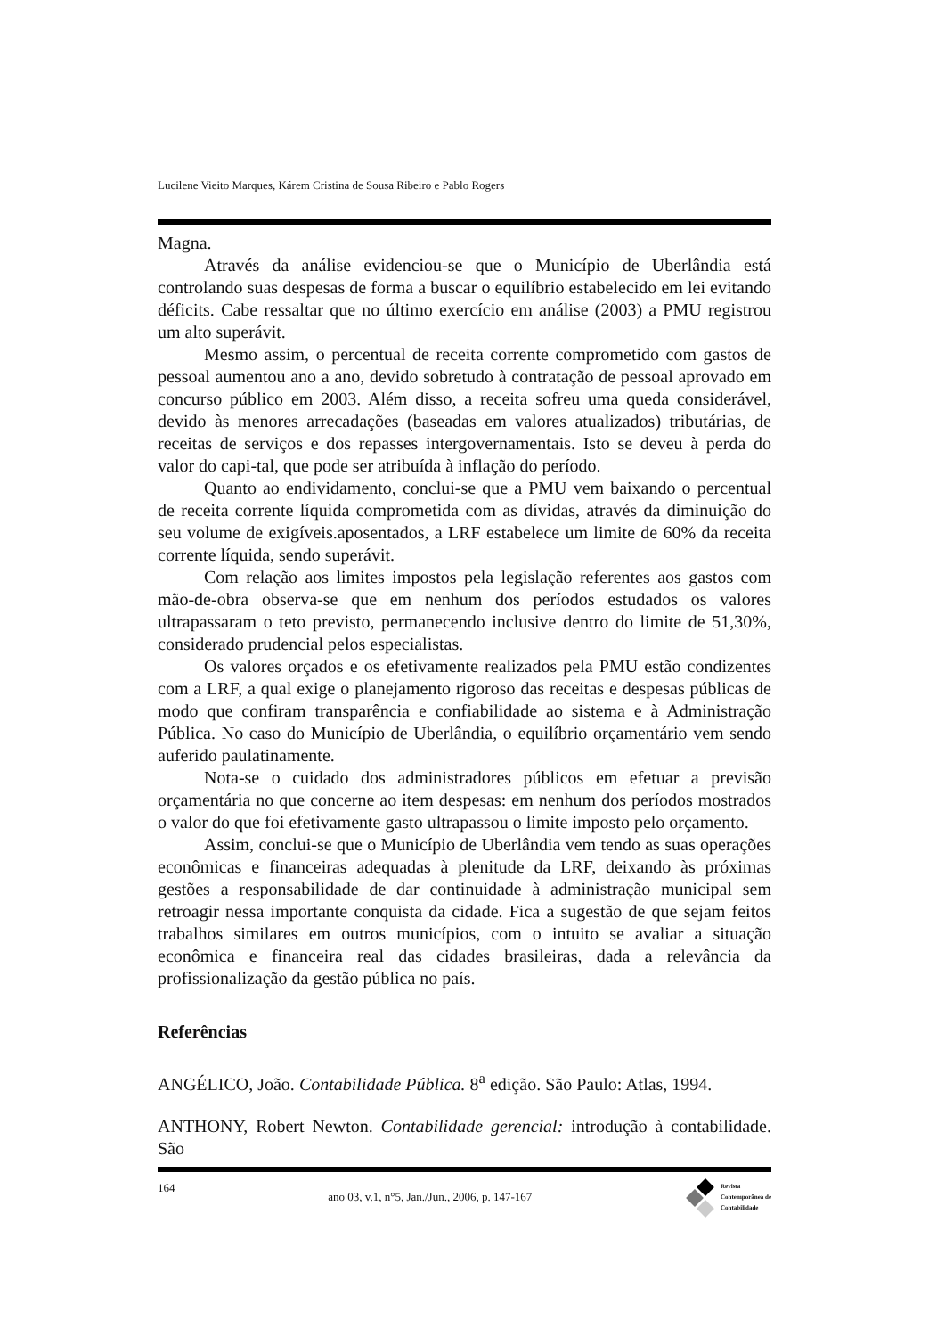Lucilene Vieito Marques, Kárem Cristina de Sousa Ribeiro e Pablo Rogers
Magna.
Através da análise evidenciou-se que o Município de Uberlândia está controlando suas despesas de forma a buscar o equilíbrio estabelecido em lei evitando déficits. Cabe ressaltar que no último exercício em análise (2003) a PMU registrou um alto superávit.
Mesmo assim, o percentual de receita corrente comprometido com gastos de pessoal aumentou ano a ano, devido sobretudo à contratação de pessoal aprovado em concurso público em 2003. Além disso, a receita sofreu uma queda considerável, devido às menores arrecadações (baseadas em valores atualizados) tributárias, de receitas de serviços e dos repasses intergovernamentais. Isto se deveu à perda do valor do capi-tal, que pode ser atribuída à inflação do período.
Quanto ao endividamento, conclui-se que a PMU vem baixando o percentual de receita corrente líquida comprometida com as dívidas, através da diminuição do seu volume de exigíveis.aposentados, a LRF estabelece um limite de 60% da receita corrente líquida, sendo superávit.
Com relação aos limites impostos pela legislação referentes aos gastos com mão-de-obra observa-se que em nenhum dos períodos estudados os valores ultrapassaram o teto previsto, permanecendo inclusive dentro do limite de 51,30%, considerado prudencial pelos especialistas.
Os valores orçados e os efetivamente realizados pela PMU estão condizentes com a LRF, a qual exige o planejamento rigoroso das receitas e despesas públicas de modo que confiram transparência e confiabilidade ao sistema e à Administração Pública. No caso do Município de Uberlândia, o equilíbrio orçamentário vem sendo auferido paulatinamente.
Nota-se o cuidado dos administradores públicos em efetuar a previsão orçamentária no que concerne ao item despesas: em nenhum dos períodos mostrados o valor do que foi efetivamente gasto ultrapassou o limite imposto pelo orçamento.
Assim, conclui-se que o Município de Uberlândia vem tendo as suas operações econômicas e financeiras adequadas à plenitude da LRF, deixando às próximas gestões a responsabilidade de dar continuidade à administração municipal sem retroagir nessa importante conquista da cidade. Fica a sugestão de que sejam feitos trabalhos similares em outros municípios, com o intuito se avaliar a situação econômica e financeira real das cidades brasileiras, dada a relevância da profissionalização da gestão pública no país.
Referências
ANGÉLICO, João. Contabilidade Pública. 8<sup>a</sup> edição. São Paulo: Atlas, 1994.
ANTHONY, Robert Newton. Contabilidade gerencial: introdução à contabilidade. São
164 ano 03, v.1, n°5, Jan./Jun., 2006, p. 147-167
Revista
Contemporânea de
Contabilidade